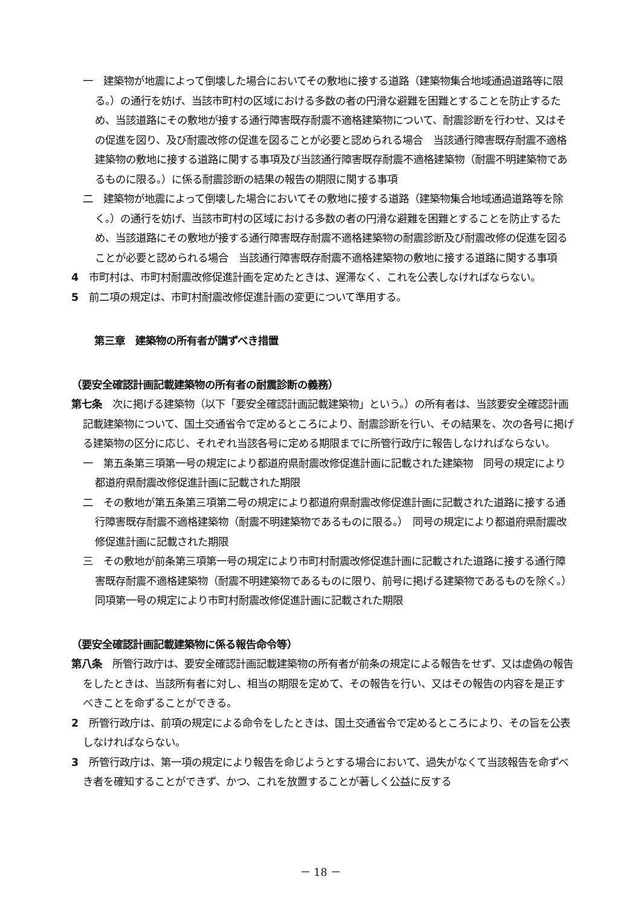一　建築物が地震によって倒壊した場合においてその敷地に接する道路（建築物集合地域通過道路等に限る。）の通行を妨げ、当該市町村の区域における多数の者の円滑な避難を困難とすることを防止するため、当該道路にその敷地が接する通行障害既存耐震不適格建築物について、耐震診断を行わせ、又はその促進を図り、及び耐震改修の促進を図ることが必要と認められる場合　当該通行障害既存耐震不適格建築物の敷地に接する道路に関する事項及び当該通行障害既存耐震不適格建築物（耐震不明建築物であるものに限る。）に係る耐震診断の結果の報告の期限に関する事項
二　建築物が地震によって倒壊した場合においてその敷地に接する道路（建築物集合地域通過道路等を除く。）の通行を妨げ、当該市町村の区域における多数の者の円滑な避難を困難とすることを防止するため、当該道路にその敷地が接する通行障害既存耐震不適格建築物の耐震診断及び耐震改修の促進を図ることが必要と認められる場合　当該通行障害既存耐震不適格建築物の敷地に接する道路に関する事項
4　市町村は、市町村耐震改修促進計画を定めたときは、遅滞なく、これを公表しなければならない。
5　前二項の規定は、市町村耐震改修促進計画の変更について準用する。
第三章　建築物の所有者が講ずべき措置
（要安全確認計画記載建築物の所有者の耐震診断の義務）
第七条　次に掲げる建築物（以下「要安全確認計画記載建築物」という。）の所有者は、当該要安全確認計画記載建築物について、国土交通省令で定めるところにより、耐震診断を行い、その結果を、次の各号に掲げる建築物の区分に応じ、それぞれ当該各号に定める期限までに所管行政庁に報告しなければならない。
一　第五条第三項第一号の規定により都道府県耐震改修促進計画に記載された建築物　同号の規定により都道府県耐震改修促進計画に記載された期限
二　その敷地が第五条第三項第二号の規定により都道府県耐震改修促進計画に記載された道路に接する通行障害既存耐震不適格建築物（耐震不明建築物であるものに限る。）　同号の規定により都道府県耐震改修促進計画に記載された期限
三　その敷地が前条第三項第一号の規定により市町村耐震改修促進計画に記載された道路に接する通行障害既存耐震不適格建築物（耐震不明建築物であるものに限り、前号に掲げる建築物であるものを除く。）　同項第一号の規定により市町村耐震改修促進計画に記載された期限
（要安全確認計画記載建築物に係る報告命令等）
第八条　所管行政庁は、要安全確認計画記載建築物の所有者が前条の規定による報告をせず、又は虚偽の報告をしたときは、当該所有者に対し、相当の期限を定めて、その報告を行い、又はその報告の内容を是正すべきことを命ずることができる。
2　所管行政庁は、前項の規定による命令をしたときは、国土交通省令で定めるところにより、その旨を公表しなければならない。
3　所管行政庁は、第一項の規定により報告を命じようとする場合において、過失がなくて当該報告を命ずべき者を確知することができず、かつ、これを放置することが著しく公益に反する
－ 18 －